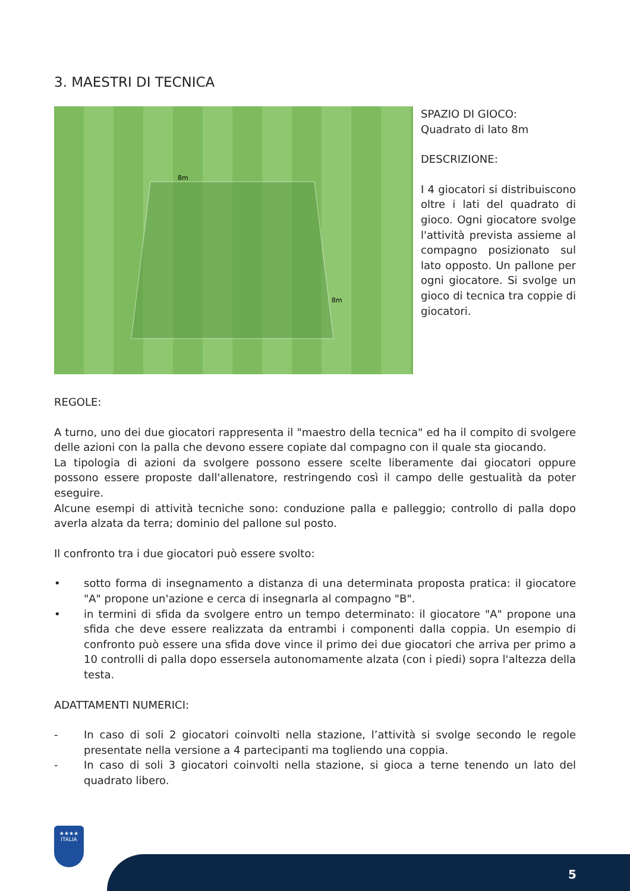3. MAESTRI DI TECNICA
8m
8m
SPAZIO DI GIOCO:
Quadrato di lato 8m
DESCRIZIONE:
I 4 giocatori si distribuiscono oltre i lati del quadrato di gioco. Ogni giocatore svolge l'attività prevista assieme al compagno posizionato sul lato opposto. Un pallone per ogni giocatore. Si svolge un gioco di tecnica tra coppie di giocatori.
REGOLE:
A turno, uno dei due giocatori rappresenta il "maestro della tecnica" ed ha il compito di svolgere delle azioni con la palla che devono essere copiate dal compagno con il quale sta giocando.
La tipologia di azioni da svolgere possono essere scelte liberamente dai giocatori oppure possono essere proposte dall'allenatore, restringendo così il campo delle gestualità da poter eseguire.
Alcune esempi di attività tecniche sono: conduzione palla e palleggio; controllo di palla dopo averla alzata da terra; dominio del pallone sul posto.
Il confronto tra i due giocatori può essere svolto:
• sotto forma di insegnamento a distanza di una determinata proposta pratica: il giocatore "A" propone un'azione e cerca di insegnarla al compagno "B".
• in termini di sfida da svolgere entro un tempo determinato: il giocatore "A" propone una sfida che deve essere realizzata da entrambi i componenti dalla coppia. Un esempio di confronto può essere una sfida dove vince il primo dei due giocatori che arriva per primo a 10 controlli di palla dopo essersela autonomamente alzata (con i piedi) sopra l'altezza della testa.
ADATTAMENTI NUMERICI:
- In caso di soli 2 giocatori coinvolti nella stazione, l’attività si svolge secondo le regole presentate nella versione a 4 partecipanti ma togliendo una coppia.
- In caso di soli 3 giocatori coinvolti nella stazione, si gioca a terne tenendo un lato del quadrato libero.
★★★★
ITALIA
5